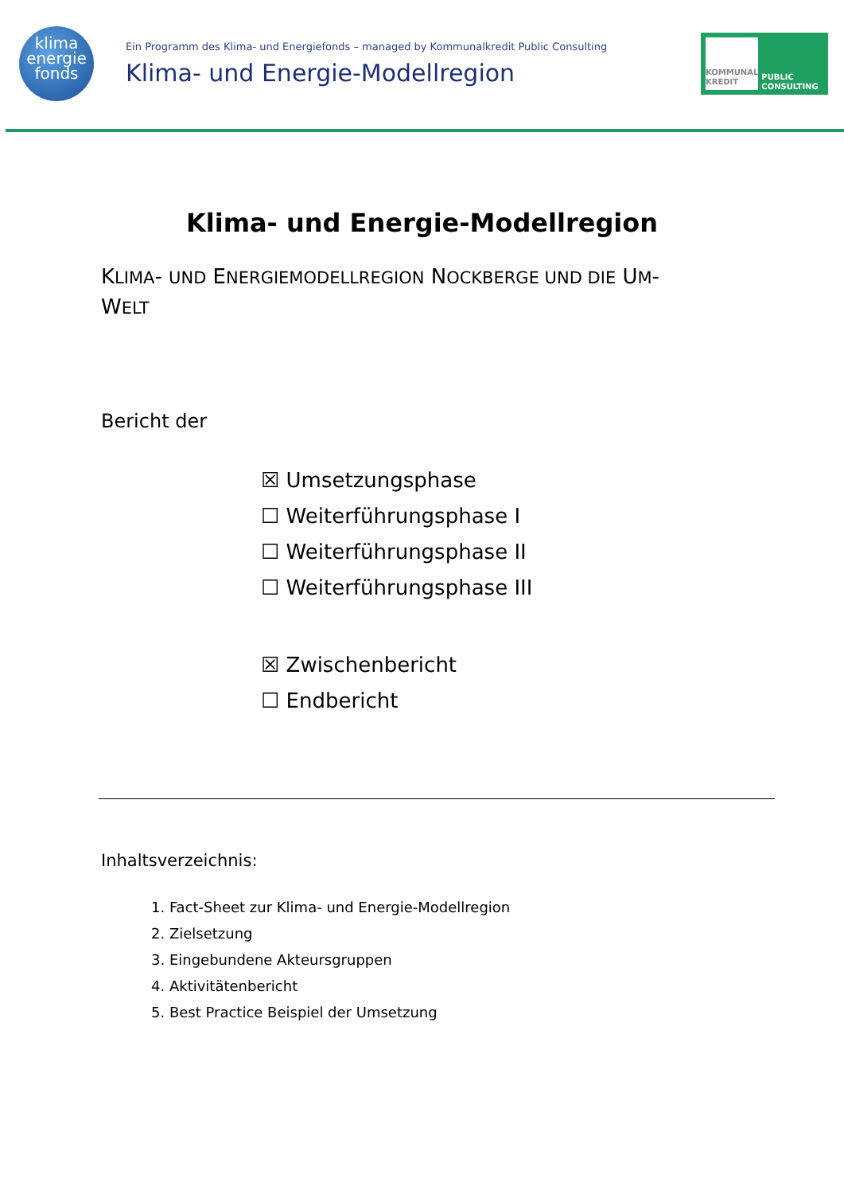klima
energie
fonds
Ein Programm des Klima- und Energiefonds – managed by Kommunalkredit Public Consulting
Klima- und Energie-Modellregion
KOMMUNAL KREDIT
PUBLIC CONSULTING
Klima- und Energie-Modellregion
KLIMA- UND ENERGIEMODELLREGION NOCKBERGE UND DIE UM-
WELT
Bericht der
☒ Umsetzungsphase
☐ Weiterführungsphase I
☐ Weiterführungsphase II
☐ Weiterführungsphase III
☒ Zwischenbericht
☐ Endbericht
Inhaltsverzeichnis:
1. Fact-Sheet zur Klima- und Energie-Modellregion
2. Zielsetzung
3. Eingebundene Akteursgruppen
4. Aktivitätenbericht
5. Best Practice Beispiel der Umsetzung